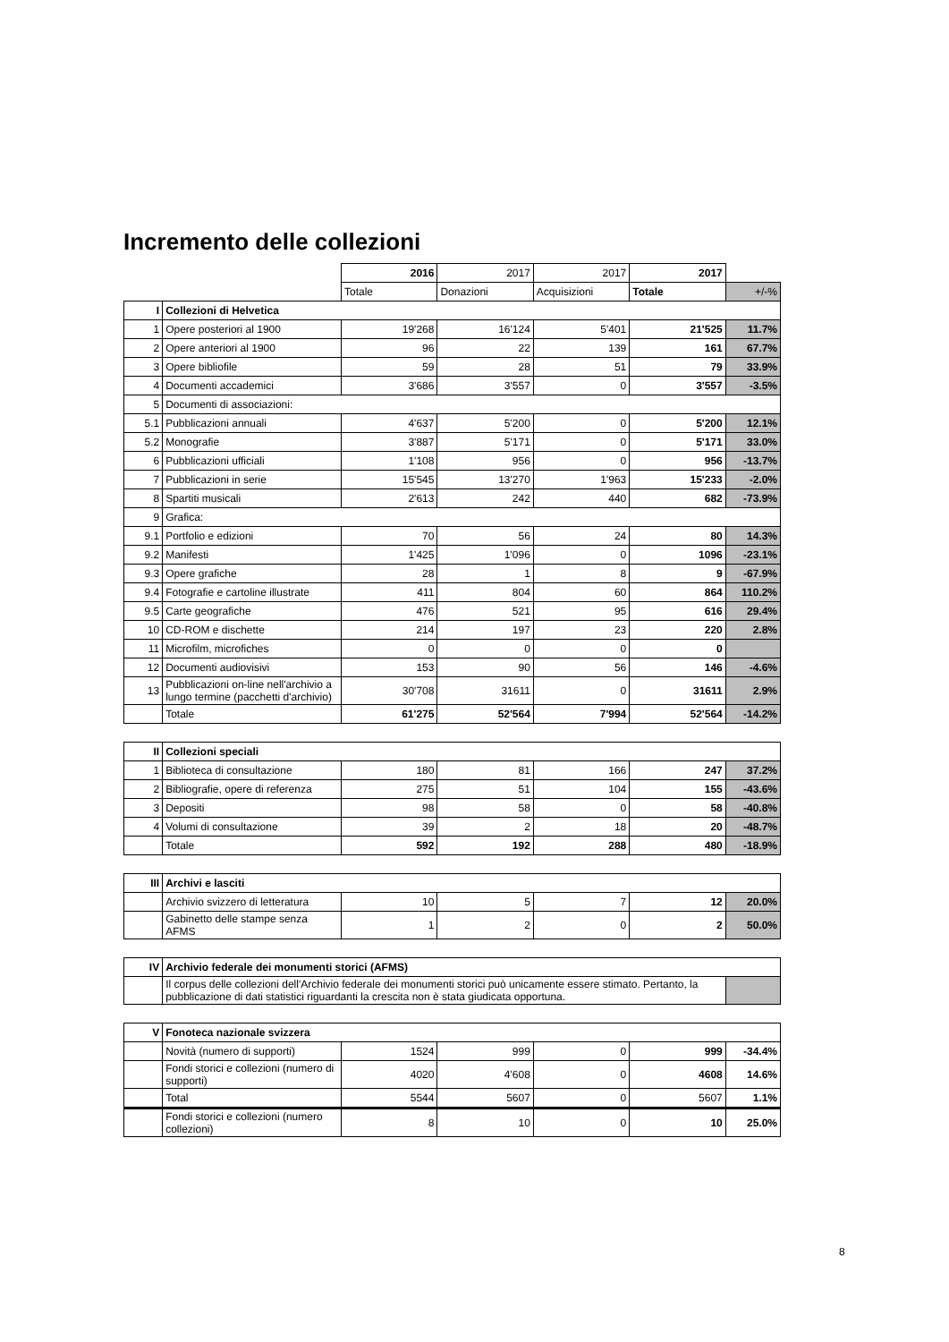Incremento delle collezioni
| | | 2016 | 2017 | 2017 | 2017 | |
| | | Totale | Donazioni | Acquisizioni | Totale | +/-% |
| I | Collezioni di Helvetica | | | | | |
| 1 | Opere posteriori al 1900 | 19'268 | 16'124 | 5'401 | 21'525 | 11.7% |
| 2 | Opere anteriori al 1900 | 96 | 22 | 139 | 161 | 67.7% |
| 3 | Opere bibliofile | 59 | 28 | 51 | 79 | 33.9% |
| 4 | Documenti accademici | 3'686 | 3'557 | 0 | 3'557 | -3.5% |
| 5 | Documenti di associazioni: | | | | | |
| 5.1 | Pubblicazioni annuali | 4'637 | 5'200 | 0 | 5'200 | 12.1% |
| 5.2 | Monografie | 3'887 | 5'171 | 0 | 5'171 | 33.0% |
| 6 | Pubblicazioni ufficiali | 1'108 | 956 | 0 | 956 | -13.7% |
| 7 | Pubblicazioni in serie | 15'545 | 13'270 | 1'963 | 15'233 | -2.0% |
| 8 | Spartiti musicali | 2'613 | 242 | 440 | 682 | -73.9% |
| 9 | Grafica: | | | | | |
| 9.1 | Portfolio e edizioni | 70 | 56 | 24 | 80 | 14.3% |
| 9.2 | Manifesti | 1'425 | 1'096 | 0 | 1096 | -23.1% |
| 9.3 | Opere grafiche | 28 | 1 | 8 | 9 | -67.9% |
| 9.4 | Fotografie e cartoline illustrate | 411 | 804 | 60 | 864 | 110.2% |
| 9.5 | Carte geografiche | 476 | 521 | 95 | 616 | 29.4% |
| 10 | CD-ROM e dischette | 214 | 197 | 23 | 220 | 2.8% |
| 11 | Microfilm, microfiches | 0 | 0 | 0 | 0 | |
| 12 | Documenti audiovisivi | 153 | 90 | 56 | 146 | -4.6% |
| 13 | Pubblicazioni on-line nell'archivio a lungo termine (pacchetti d'archivio) | 30'708 | 31611 | 0 | 31611 | 2.9% |
| | Totale | 61'275 | 52'564 | 7'994 | 52'564 | -14.2% |
| II | Collezioni speciali | | | | | |
| 1 | Biblioteca di consultazione | 180 | 81 | 166 | 247 | 37.2% |
| 2 | Bibliografie, opere di referenza | 275 | 51 | 104 | 155 | -43.6% |
| 3 | Depositi | 98 | 58 | 0 | 58 | -40.8% |
| 4 | Volumi di consultazione | 39 | 2 | 18 | 20 | -48.7% |
| | Totale | 592 | 192 | 288 | 480 | -18.9% |
| III | Archivi e lasciti | | | | | |
| | Archivio svizzero di letteratura | 10 | 5 | 7 | 12 | 20.0% |
| | Gabinetto delle stampe senza AFMS | 1 | 2 | 0 | 2 | 50.0% |
| IV | Archivio federale dei monumenti storici (AFMS) | | | | | |
| | Il corpus delle collezioni dell'Archivio federale dei monumenti storici può unicamente essere stimato. Pertanto, la pubblicazione di dati statistici riguardanti la crescita non è stata giudicata opportuna. | | | | | |
| V | Fonoteca nazionale svizzera | | | | | |
| | Novità (numero di supporti) | 1524 | 999 | 0 | 999 | -34.4% |
| | Fondi storici e collezioni (numero di supporti) | 4020 | 4'608 | 0 | 4608 | 14.6% |
| | Total | 5544 | 5607 | 0 | 5607 | 1.1% |
| | Fondi storici e collezioni (numero collezioni) | 8 | 10 | 0 | 10 | 25.0% |
8